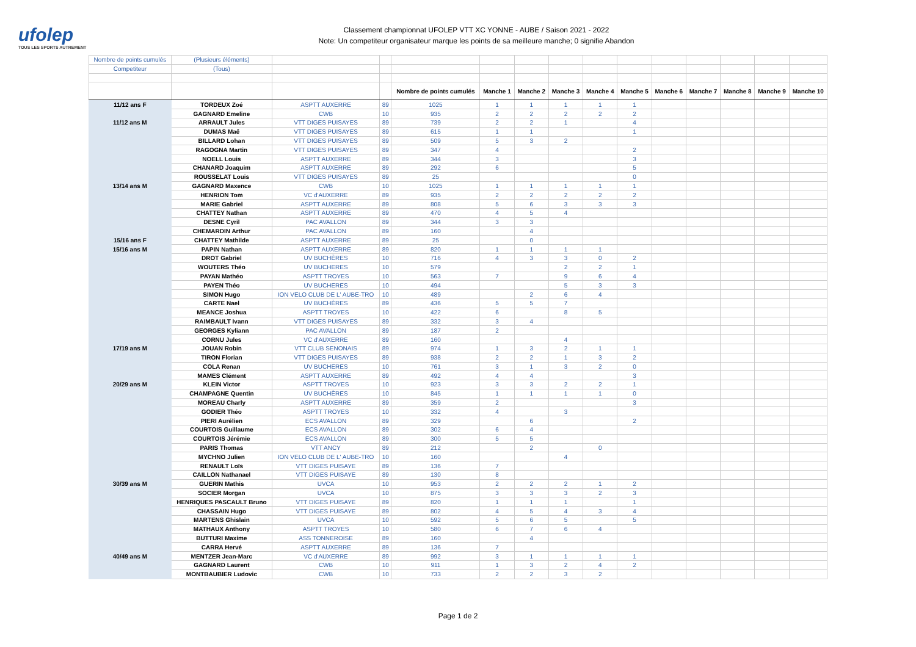ufolep
TOUS LES SPORTS AUTREMENT
Classement championnat UFOLEP VTT XC YONNE - AUBE / Saison 2021 - 2022
Note: Un competiteur organisateur marque les points de sa meilleure manche; 0 signifie Abandon
| Nombre de points cumulés | (Plusieurs éléments) | | | | | | | | | | | | | |
| Competiteur | (Tous) | | | | | | | | | | | | | |
| | | | | Nombre de points cumulés | Manche 1 | Manche 2 | Manche 3 | Manche 4 | Manche 5 | Manche 6 | Manche 7 | Manche 8 | Manche 9 | Manche 10 |
| 11/12 ans F | TORDEUX Zoé | ASPTT AUXERRE | 89 | 1025 | 1 | 1 | 1 | 1 | 1 | | | | | |
| | GAGNARD Emeline | CWB | 10 | 935 | 2 | 2 | 2 | 2 | 2 | | | | | |
| 11/12 ans M | ARRAULT Jules | VTT DIGES PUISAYES | 89 | 739 | 2 | 2 | 1 | | 4 | | | | | |
| | DUMAS Maë | VTT DIGES PUISAYES | 89 | 615 | 1 | 1 | | | 1 | | | | | |
| | BILLARD Lohan | VTT DIGES PUISAYES | 89 | 509 | 5 | 3 | 2 | | | | | | | |
| | RAGOGNA Martin | VTT DIGES PUISAYES | 89 | 347 | 4 | | | | 2 | | | | | |
| | NOELL Louis | ASPTT AUXERRE | 89 | 344 | 3 | | | | 3 | | | | | |
| | CHANARD Joaquim | ASPTT AUXERRE | 89 | 292 | 6 | | | | 5 | | | | | |
| | ROUSSELAT Louis | VTT DIGES PUISAYES | 89 | 25 | | | | | 0 | | | | | |
| 13/14 ans M | GAGNARD Maxence | CWB | 10 | 1025 | 1 | 1 | 1 | 1 | 1 | | | | | |
| | HENRION Tom | VC d'AUXERRE | 89 | 935 | 2 | 2 | 2 | 2 | 2 | | | | | |
| | MARIE Gabriel | ASPTT AUXERRE | 89 | 808 | 5 | 6 | 3 | 3 | 3 | | | | | |
| | CHATTEY Nathan | ASPTT AUXERRE | 89 | 470 | 4 | 5 | 4 | | | | | | | |
| | DESNE Cyril | PAC AVALLON | 89 | 344 | 3 | 3 | | | | | | | | |
| | CHEMARDIN Arthur | PAC AVALLON | 89 | 160 | | 4 | | | | | | | | |
| 15/16 ans F | CHATTEY Mathilde | ASPTT AUXERRE | 89 | 25 | | 0 | | | | | | | | |
| 15/16 ans M | PAPIN Nathan | ASPTT AUXERRE | 89 | 820 | 1 | 1 | 1 | 1 | | | | | | |
| | DROT Gabriel | UV BUCHÈRES | 10 | 716 | 4 | 3 | 3 | 0 | 2 | | | | | |
| | WOUTERS Théo | UV BUCHERES | 10 | 579 | | | 2 | 2 | 1 | | | | | |
| | PAYAN Mathéo | ASPTT TROYES | 10 | 563 | 7 | | 9 | 6 | 4 | | | | | |
| | PAYEN Théo | UV BUCHERES | 10 | 494 | | | 5 | 3 | 3 | | | | | |
| | SIMON Hugo | ION VELO CLUB DE L' AUBE-TRO | 10 | 489 | | 2 | 6 | 4 | | | | | | |
| | CARTE Nael | UV BUCHÈRES | 89 | 436 | 5 | 5 | 7 | | | | | | | |
| | MEANCE Joshua | ASPTT TROYES | 10 | 422 | 6 | | 8 | 5 | | | | | | |
| | RAIMBAULT Ivann | VTT DIGES PUISAYES | 89 | 332 | 3 | 4 | | | | | | | | |
| | GEORGES Kyliann | PAC AVALLON | 89 | 187 | 2 | | | | | | | | | |
| | CORNU Jules | VC d'AUXERRE | 89 | 160 | | | 4 | | | | | | | |
| 17/19 ans M | JOUAN Robin | VTT CLUB SENONAIS | 89 | 974 | 1 | 3 | 2 | 1 | 1 | | | | | |
| | TIRON Florian | VTT DIGES PUISAYES | 89 | 938 | 2 | 2 | 1 | 3 | 2 | | | | | |
| | COLA Renan | UV BUCHERES | 10 | 761 | 3 | 1 | 3 | 2 | 0 | | | | | |
| | MAMES Clément | ASPTT AUXERRE | 89 | 492 | 4 | 4 | | | 3 | | | | | |
| 20/29 ans M | KLEIN Victor | ASPTT TROYES | 10 | 923 | 3 | 3 | 2 | 2 | 1 | | | | | |
| | CHAMPAGNE Quentin | UV BUCHÈRES | 10 | 845 | 1 | 1 | 1 | 1 | 0 | | | | | |
| | MOREAU Charly | ASPTT AUXERRE | 89 | 359 | 2 | | | | 3 | | | | | |
| | GODIER Théo | ASPTT TROYES | 10 | 332 | 4 | | 3 | | | | | | | |
| | PIERI Aurélien | ECS AVALLON | 89 | 329 | | 6 | | | 2 | | | | | |
| | COURTOIS Guillaume | ECS AVALLON | 89 | 302 | 6 | 4 | | | | | | | | |
| | COURTOIS Jérémie | ECS AVALLON | 89 | 300 | 5 | 5 | | | | | | | | |
| | PARIS Thomas | VTT ANCY | 89 | 212 | | 2 | | 0 | | | | | | |
| | MYCHNO Julien | ION VELO CLUB DE L' AUBE-TRO | 10 | 160 | | | 4 | | | | | | | |
| | RENAULT Loïs | VTT DIGES PUISAYE | 89 | 136 | 7 | | | | | | | | | |
| | CAILLON Nathanael | VTT DIGES PUISAYE | 89 | 130 | 8 | | | | | | | | | |
| 30/39 ans M | GUERIN Mathis | UVCA | 10 | 953 | 2 | 2 | 2 | 1 | 2 | | | | | |
| | SOCIER Morgan | UVCA | 10 | 875 | 3 | 3 | 3 | 2 | 3 | | | | | |
| | HENRIQUES PASCAULT Bruno | VTT DIGES PUISAYE | 89 | 820 | 1 | 1 | 1 | | 1 | | | | | |
| | CHASSAIN Hugo | VTT DIGES PUISAYE | 89 | 802 | 4 | 5 | 4 | 3 | 4 | | | | | |
| | MARTENS Ghislain | UVCA | 10 | 592 | 5 | 6 | 5 | | 5 | | | | | |
| | MATHAUX Anthony | ASPTT TROYES | 10 | 580 | 6 | 7 | 6 | 4 | | | | | | |
| | BUTTURI Maxime | ASS TONNEROISE | 89 | 160 | | 4 | | | | | | | | |
| | CARRA Hervé | ASPTT AUXERRE | 89 | 136 | 7 | | | | | | | | | |
| 40/49 ans M | MENTZER Jean-Marc | VC d'AUXERRE | 89 | 992 | 3 | 1 | 1 | 1 | 1 | | | | | |
| | GAGNARD Laurent | CWB | 10 | 911 | 1 | 3 | 2 | 4 | 2 | | | | | |
| | MONTBAUBIER Ludovic | CWB | 10 | 733 | 2 | 2 | 3 | 2 | | | | | | |
Page 1 de 2